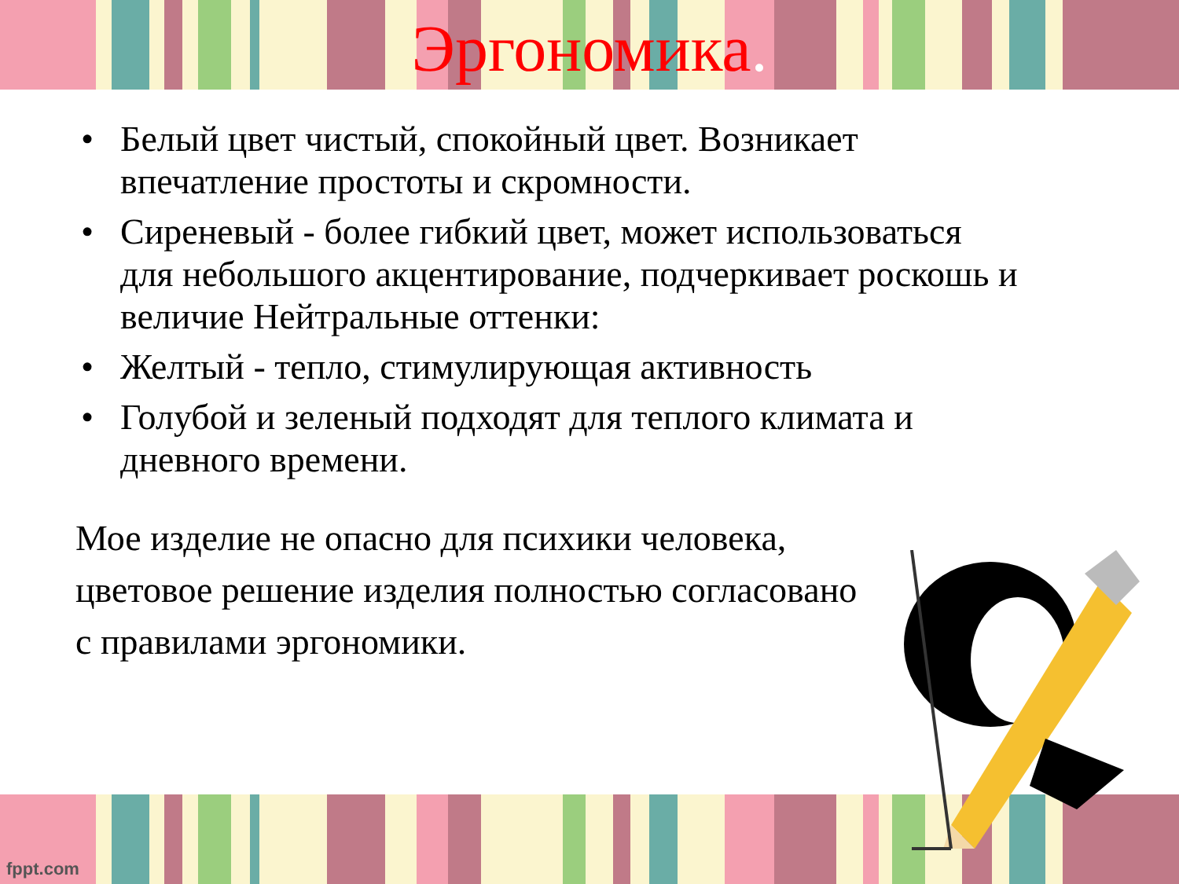Эргономика.
• Белый цвет чистый, спокойный цвет. Возникает впечатление простоты и скромности.
• Сиреневый - более гибкий цвет, может использоваться для небольшого акцентирование, подчеркивает роскошь и величие Нейтральные оттенки:
• Желтый - тепло, стимулирующая активность
• Голубой и зеленый подходят для теплого климата и дневного времени.
Мое изделие не опасно для психики человека, цветовое решение изделия полностью согласовано с правилами эргономики.
fppt.com